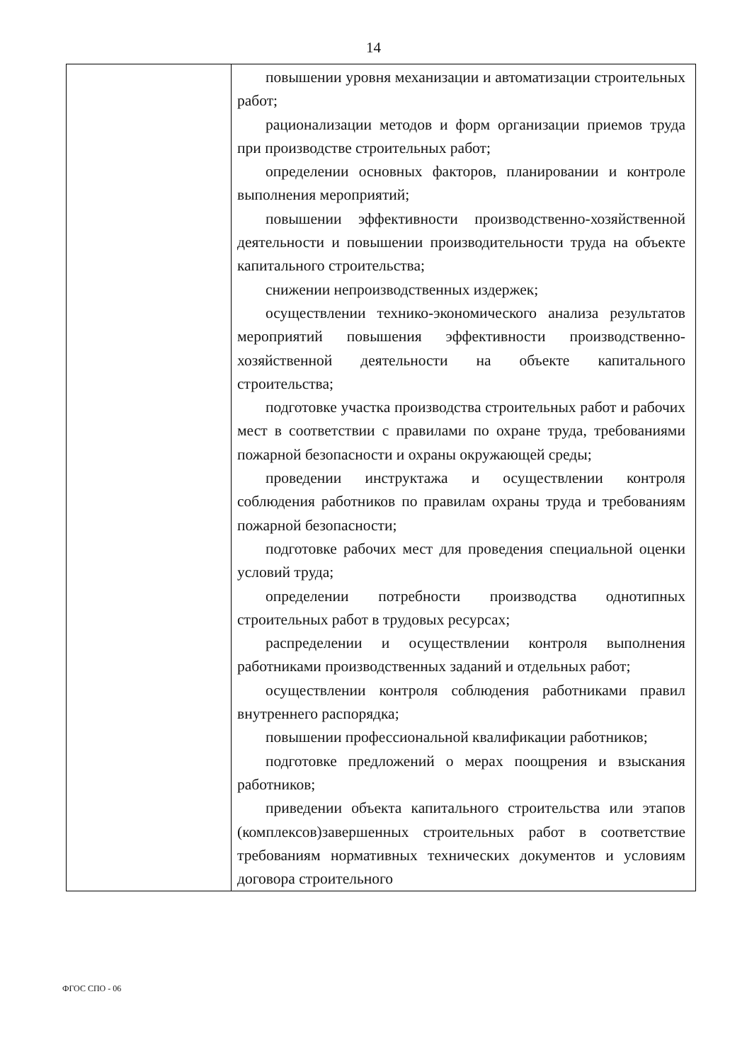14
| | повышении уровня механизации и автоматизации строительных работ; рационализации методов и форм организации приемов труда при производстве строительных работ; определении основных факторов, планировании и контроле выполнения мероприятий; повышении эффективности производственно-хозяйственной деятельности и повышении производительности труда на объекте капитального строительства; снижении непроизводственных издержек; осуществлении технико-экономического анализа результатов мероприятий повышения эффективности производственно-хозяйственной деятельности на объекте капитального строительства; подготовке участка производства строительных работ и рабочих мест в соответствии с правилами по охране труда, требованиями пожарной безопасности и охраны окружающей среды; проведении инструктажа и осуществлении контроля соблюдения работников по правилам охраны труда и требованиям пожарной безопасности; подготовке рабочих мест для проведения специальной оценки условий труда; определении потребности производства однотипных строительных работ в трудовых ресурсах; распределении и осуществлении контроля выполнения работниками производственных заданий и отдельных работ; осуществлении контроля соблюдения работниками правил внутреннего распорядка; повышении профессиональной квалификации работников; подготовке предложений о мерах поощрения и взыскания работников; приведении объекта капитального строительства или этапов (комплексов)завершенных строительных работ в соответствие требованиям нормативных технических документов и условиям договора строительного |
ФГОС СПО - 06